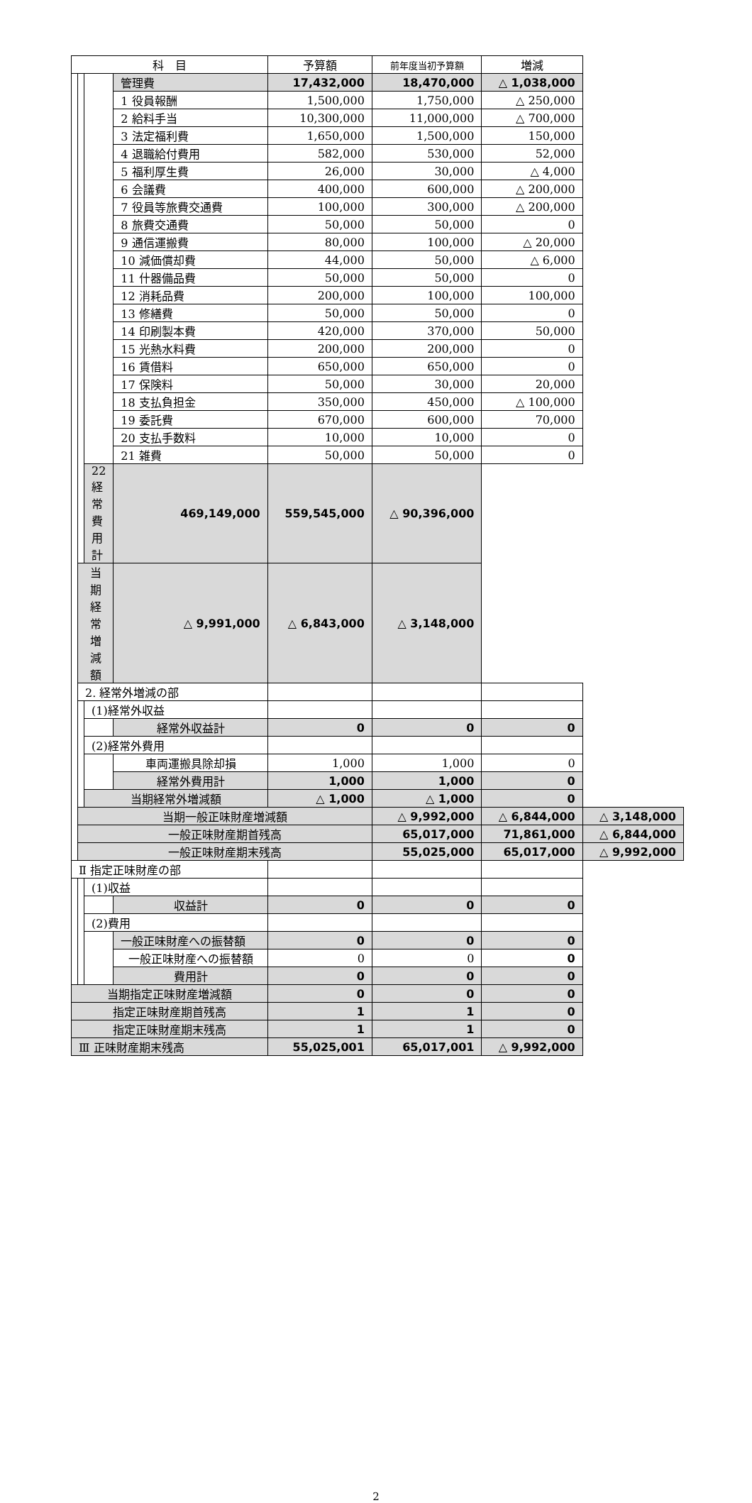| 科 目 | | | | 予算額 | 前年度当初予算額 | 増減 | |
| --- | --- | --- | --- | --- | --- | --- | --- |
| | | | 管理費 | 17,432,000 | 18,470,000 | △ 1,038,000 | |
| | | | 1 役員報酬 | 1,500,000 | 1,750,000 | △ 250,000 | |
| | | | 2 給料手当 | 10,300,000 | 11,000,000 | △ 700,000 | |
| | | | 3 法定福利費 | 1,650,000 | 1,500,000 | 150,000 | |
| | | | 4 退職給付費用 | 582,000 | 530,000 | 52,000 | |
| | | | 5 福利厚生費 | 26,000 | 30,000 | △ 4,000 | |
| | | | 6 会議費 | 400,000 | 600,000 | △ 200,000 | |
| | | | 7 役員等旅費交通費 | 100,000 | 300,000 | △ 200,000 | |
| | | | 8 旅費交通費 | 50,000 | 50,000 | 0 | |
| | | | 9 通信運搬費 | 80,000 | 100,000 | △ 20,000 | |
| | | | 10 減価償却費 | 44,000 | 50,000 | △ 6,000 | |
| | | | 11 什器備品費 | 50,000 | 50,000 | 0 | |
| | | | 12 消耗品費 | 200,000 | 100,000 | 100,000 | |
| | | | 13 修繕費 | 50,000 | 50,000 | 0 | |
| | | | 14 印刷製本費 | 420,000 | 370,000 | 50,000 | |
| | | | 15 光熱水料費 | 200,000 | 200,000 | 0 | |
| | | | 16 賃借料 | 650,000 | 650,000 | 0 | |
| | | | 17 保険料 | 50,000 | 30,000 | 20,000 | |
| | | | 18 支払負担金 | 350,000 | 450,000 | △ 100,000 | |
| | | | 19 委託費 | 670,000 | 600,000 | 70,000 | |
| | | | 20 支払手数料 | 10,000 | 10,000 | 0 | |
| | | | 21 雑費 | 50,000 | 50,000 | 0 | |
| | | 22 経常費用計 | 469,149,000 | 559,545,000 | △ 90,396,000 | | |
| | 当期経常増減額 | | △ 9,991,000 | △ 6,843,000 | △ 3,148,000 | | |
| | 2. 経常外増減の部 | | | | | | |
| | | (1)経常外収益 | | | | | |
| | | | 経常外収益計 | 0 | 0 | 0 | |
| | | (2)経常外費用 | | | | | |
| | | | 車両運搬具除却損 | 1,000 | 1,000 | 0 | |
| | | | 経常外費用計 | 1,000 | 1,000 | 0 | |
| | | 当期経常外増減額 | | △ 1,000 | △ 1,000 | 0 | |
| | 当期一般正味財産増減額 | | | | △ 9,992,000 | △ 6,844,000 | △ 3,148,000 |
| | 一般正味財産期首残高 | | | | 65,017,000 | 71,861,000 | △ 6,844,000 |
| | 一般正味財産期末残高 | | | | 55,025,000 | 65,017,000 | △ 9,992,000 |
| Ⅱ 指定正味財産の部 | | | | | | | |
| | | (1)収益 | | | | | |
| | | | 収益計 | 0 | 0 | 0 | |
| | | (2)費用 | | | | | |
| | | | 一般正味財産への振替額 | 0 | 0 | 0 | |
| | | | 一般正味財産への振替額 | 0 | 0 | 0 | |
| | | | 費用計 | 0 | 0 | 0 | |
| 当期指定正味財産増減額 | | | | 0 | 0 | 0 | |
| 指定正味財産期首残高 | | | | 1 | 1 | 0 | |
| 指定正味財産期末残高 | | | | 1 | 1 | 0 | |
| Ⅲ 正味財産期末残高 | | | | 55,025,001 | 65,017,001 | △ 9,992,000 | |
2